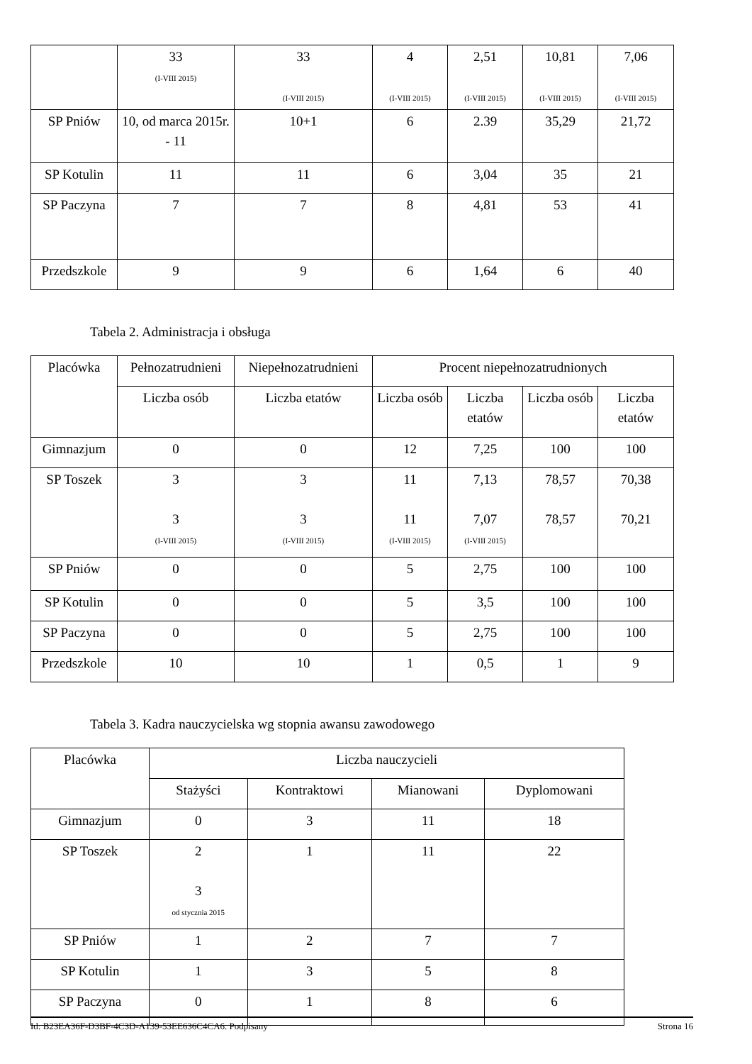| | 33 (I-VIII 2015) | 33 (I-VIII 2015) | 4 (I-VIII 2015) | 2,51 (I-VIII 2015) | 10,81 (I-VIII 2015) | 7,06 (I-VIII 2015) |
| SP Pniów | 10, od marca 2015r. - 11 | 10+1 | 6 | 2.39 | 35,29 | 21,72 |
| SP Kotulin | 11 | 11 | 6 | 3,04 | 35 | 21 |
| SP Paczyna | 7 | 7 | 8 | 4,81 | 53 | 41 |
| Przedszkole | 9 | 9 | 6 | 1,64 | 6 | 40 |
Tabela 2. Administracja i obsługa
| Placówka | Pełnozatrudnieni | Niepełnozatrudnieni | Procent niepełnozatrudnionych | | | |
| --- | --- | --- | --- | --- | --- | --- |
| | Liczba osób | Liczba etatów | Liczba osób | Liczba etatów | Liczba osób | Liczba etatów |
| Gimnazjum | 0 | 0 | 12 | 7,25 | 100 | 100 |
| SP Toszek | 3 3 (I-VIII 2015) | 3 3 (I-VIII 2015) | 11 11 (I-VIII 2015) | 7,13 7,07 (I-VIII 2015) | 78,57 78,57 | 70,38 70,21 |
| SP Pniów | 0 | 0 | 5 | 2,75 | 100 | 100 |
| SP Kotulin | 0 | 0 | 5 | 3,5 | 100 | 100 |
| SP Paczyna | 0 | 0 | 5 | 2,75 | 100 | 100 |
| Przedszkole | 10 | 10 | 1 | 0,5 | 1 | 9 |
Tabela 3. Kadra nauczycielska wg stopnia awansu zawodowego
| Placówka | Liczba nauczycieli | | | |
| --- | --- | --- | --- | --- |
| | Stażyści | Kontraktowi | Mianowani | Dyplomowani |
| Gimnazjum | 0 | 3 | 11 | 18 |
| SP Toszek | 2 3 od stycznia 2015 | 1 | 11 | 22 |
| SP Pniów | 1 | 2 | 7 | 7 |
| SP Kotulin | 1 | 3 | 5 | 8 |
| SP Paczyna | 0 | 1 | 8 | 6 |
Id: B23EA36F-D3BF-4C3D-A139-53EE636C4CA6. Podpisany Strona 16